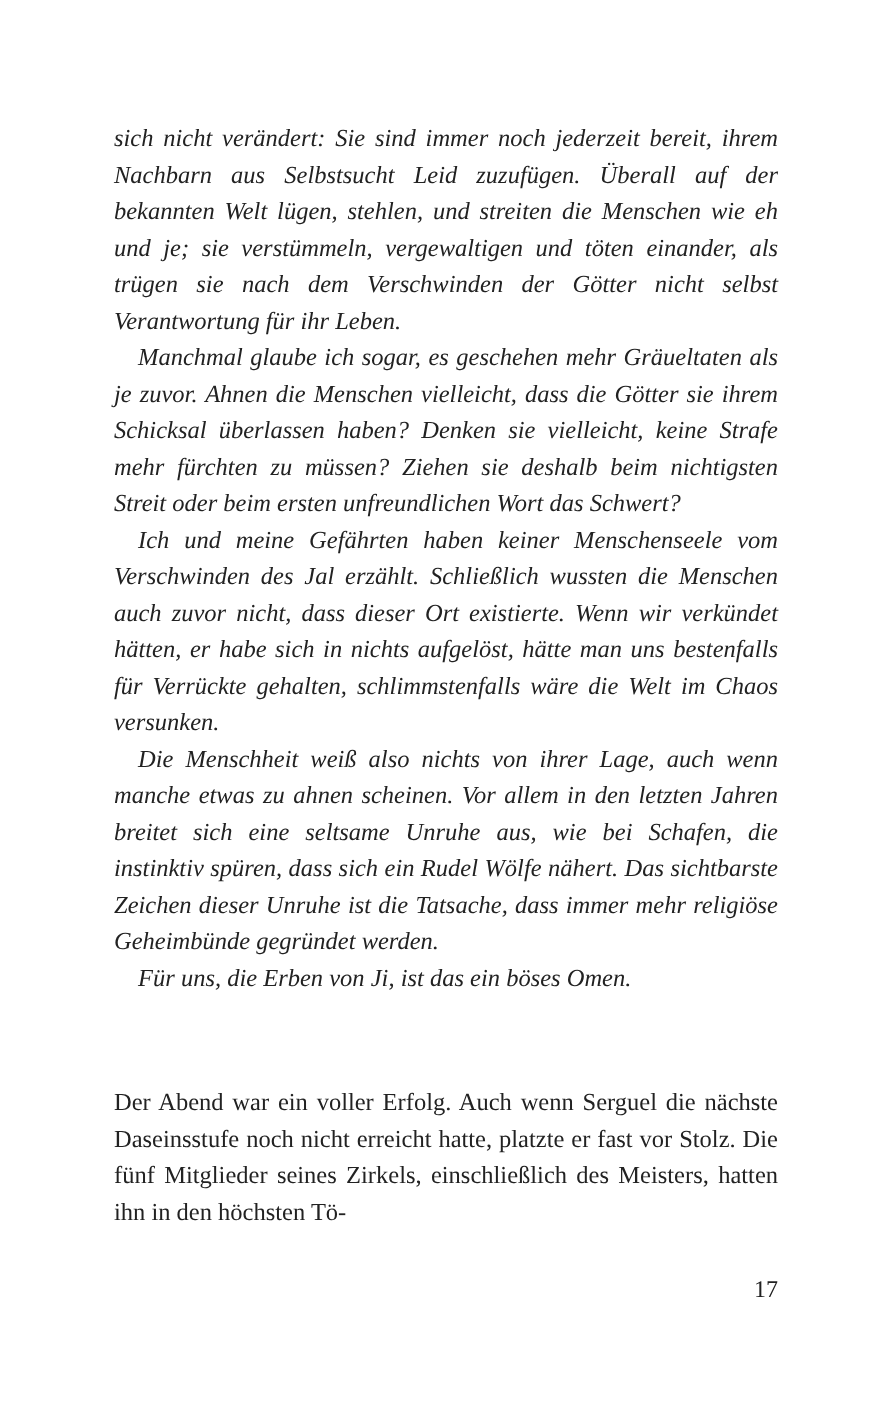sich nicht verändert: Sie sind immer noch jederzeit bereit, ihrem Nachbarn aus Selbstsucht Leid zuzufügen. Überall auf der bekannten Welt lügen, stehlen, und streiten die Menschen wie eh und je; sie verstümmeln, vergewaltigen und töten einander, als trügen sie nach dem Verschwinden der Götter nicht selbst Verantwortung für ihr Leben.
Manchmal glaube ich sogar, es geschehen mehr Gräueltaten als je zuvor. Ahnen die Menschen vielleicht, dass die Götter sie ihrem Schicksal überlassen haben? Denken sie vielleicht, keine Strafe mehr fürchten zu müssen? Ziehen sie deshalb beim nichtigsten Streit oder beim ersten unfreundlichen Wort das Schwert?
Ich und meine Gefährten haben keiner Menschenseele vom Verschwinden des Jal erzählt. Schließlich wussten die Menschen auch zuvor nicht, dass dieser Ort existierte. Wenn wir verkündet hätten, er habe sich in nichts aufgelöst, hätte man uns bestenfalls für Verrückte gehalten, schlimmstenfalls wäre die Welt im Chaos versunken.
Die Menschheit weiß also nichts von ihrer Lage, auch wenn manche etwas zu ahnen scheinen. Vor allem in den letzten Jahren breitet sich eine seltsame Unruhe aus, wie bei Schafen, die instinktiv spüren, dass sich ein Rudel Wölfe nähert. Das sichtbarste Zeichen dieser Unruhe ist die Tatsache, dass immer mehr religiöse Geheimbünde gegründet werden.
Für uns, die Erben von Ji, ist das ein böses Omen.
Der Abend war ein voller Erfolg. Auch wenn Serguel die nächste Daseinsstufe noch nicht erreicht hatte, platzte er fast vor Stolz. Die fünf Mitglieder seines Zirkels, einschließlich des Meisters, hatten ihn in den höchsten Tö-
17